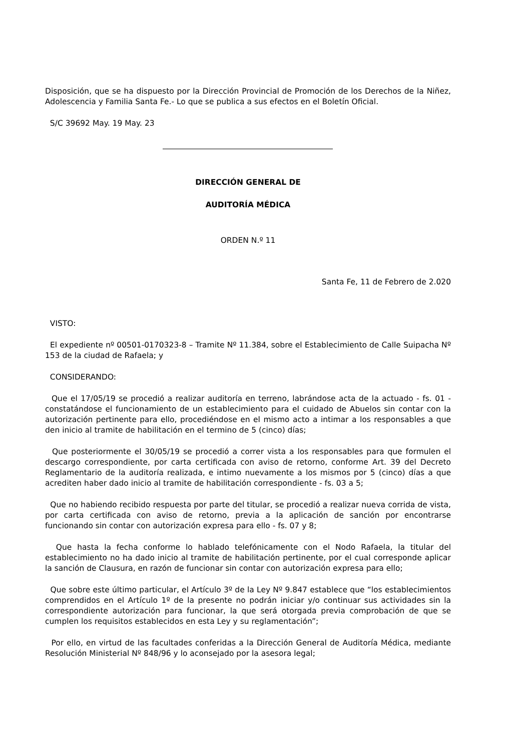Disposición, que se ha dispuesto por la Dirección Provincial de Promoción de los Derechos de la Niñez, Adolescencia y Familia Santa Fe.- Lo que se publica a sus efectos en el Boletín Oficial.
S/C 39692 May. 19 May. 23
DIRECCIÓN GENERAL DE
AUDITORÍA MÉDICA
ORDEN N.º 11
Santa Fe, 11 de Febrero de 2.020
VISTO:
El expediente nº 00501-0170323-8 – Tramite Nº 11.384, sobre el Establecimiento de Calle Suipacha Nº 153 de la ciudad de Rafaela; y
CONSIDERANDO:
Que el 17/05/19 se procedió a realizar auditoría en terreno, labrándose acta de la actuado - fs. 01 - constatándose el funcionamiento de un establecimiento para el cuidado de Abuelos sin contar con la autorización pertinente para ello, procediéndose en el mismo acto a intimar a los responsables a que den inicio al tramite de habilitación en el termino de 5 (cinco) días;
Que posteriormente el 30/05/19 se procedió a correr vista a los responsables para que formulen el descargo correspondiente, por carta certificada con aviso de retorno, conforme Art. 39 del Decreto Reglamentario de la auditoría realizada, e intimo nuevamente a los mismos por 5 (cinco) días a que acrediten haber dado inicio al tramite de habilitación correspondiente - fs. 03 a 5;
Que no habiendo recibido respuesta por parte del titular, se procedió a realizar nueva corrida de vista, por carta certificada con aviso de retorno, previa a la aplicación de sanción por encontrarse funcionando sin contar con autorización expresa para ello - fs. 07 y 8;
Que hasta la fecha conforme lo hablado telefónicamente con el Nodo Rafaela, la titular del establecimiento no ha dado inicio al tramite de habilitación pertinente, por el cual corresponde aplicar la sanción de Clausura, en razón de funcionar sin contar con autorización expresa para ello;
Que sobre este último particular, el Artículo 3º de la Ley Nº 9.847 establece que “los establecimientos comprendidos en el Artículo 1º de la presente no podrán iniciar y/o continuar sus actividades sin la correspondiente autorización para funcionar, la que será otorgada previa comprobación de que se cumplen los requisitos establecidos en esta Ley y su reglamentación”;
Por ello, en virtud de las facultades conferidas a la Dirección General de Auditoría Médica, mediante Resolución Ministerial Nº 848/96 y lo aconsejado por la asesora legal;